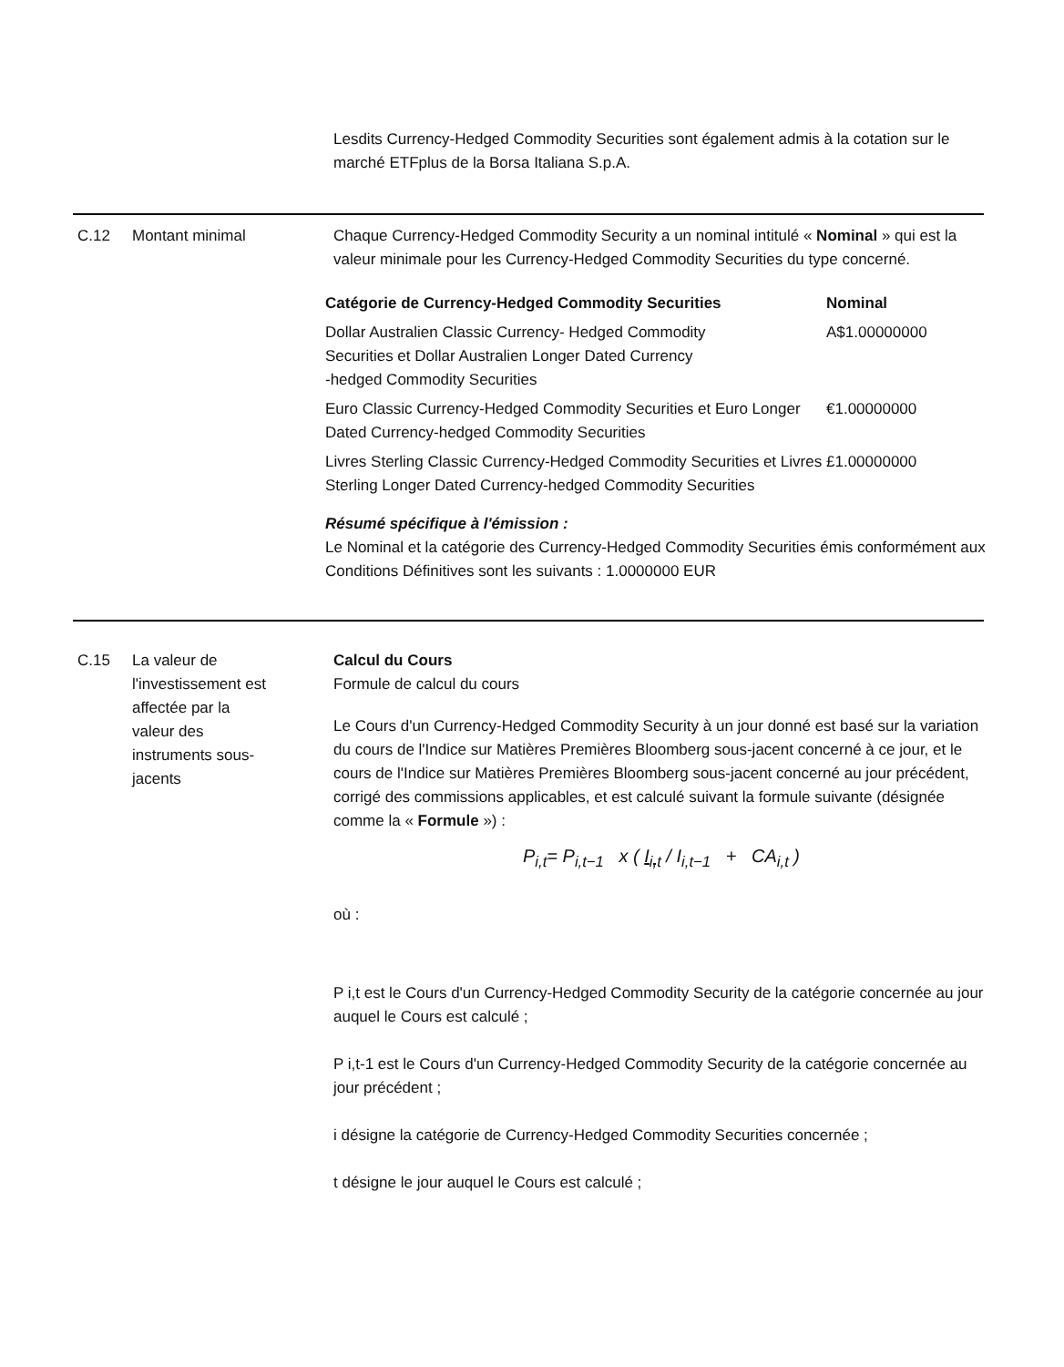Lesdits Currency-Hedged Commodity Securities sont également admis à la cotation sur le marché ETFplus de la Borsa Italiana S.p.A.
C.12 Montant minimal Chaque Currency-Hedged Commodity Security a un nominal intitulé « Nominal » qui est la valeur minimale pour les Currency-Hedged Commodity Securities du type concerné.
| Catégorie de Currency-Hedged Commodity Securities | Nominal |
| --- | --- |
| Dollar Australien Classic Currency- Hedged Commodity Securities et Dollar Australien Longer Dated Currency -hedged Commodity Securities | A$1.00000000 |
| Euro Classic Currency-Hedged Commodity Securities et Euro Longer Dated Currency-hedged Commodity Securities | €1.00000000 |
| Livres Sterling Classic Currency-Hedged Commodity Securities et Livres Sterling Longer Dated Currency-hedged Commodity Securities | £1.00000000 |
Résumé spécifique à l'émission :
Le Nominal et la catégorie des Currency-Hedged Commodity Securities émis conformément aux Conditions Définitives sont les suivants : 1.0000000 EUR
C.15 La valeur de
l'investissement est
affectée par la
valeur des
instruments sous-
jacents
Calcul du Cours
Formule de calcul du cours
Le Cours d'un Currency-Hedged Commodity Security à un jour donné est basé sur la variation du cours de l'Indice sur Matières Premières Bloomberg sous-jacent concerné à ce jour, et le cours de l'Indice sur Matières Premières Bloomberg sous-jacent concerné au jour précédent, corrigé des commissions applicables, et est calculé suivant la formule suivante (désignée comme la « Formule ») :
P<sub>i,t</sub>= P<sub>i,t−1</sub> x ( I<sub>i,t</sub> / I<sub>i,t−1</sub> + CA<sub>i,t</sub> )
où :
P i,t est le Cours d'un Currency-Hedged Commodity Security de la catégorie concernée au jour auquel le Cours est calculé ;
P i,t-1 est le Cours d'un Currency-Hedged Commodity Security de la catégorie concernée au jour précédent ;
i désigne la catégorie de Currency-Hedged Commodity Securities concernée ;
t désigne le jour auquel le Cours est calculé ;